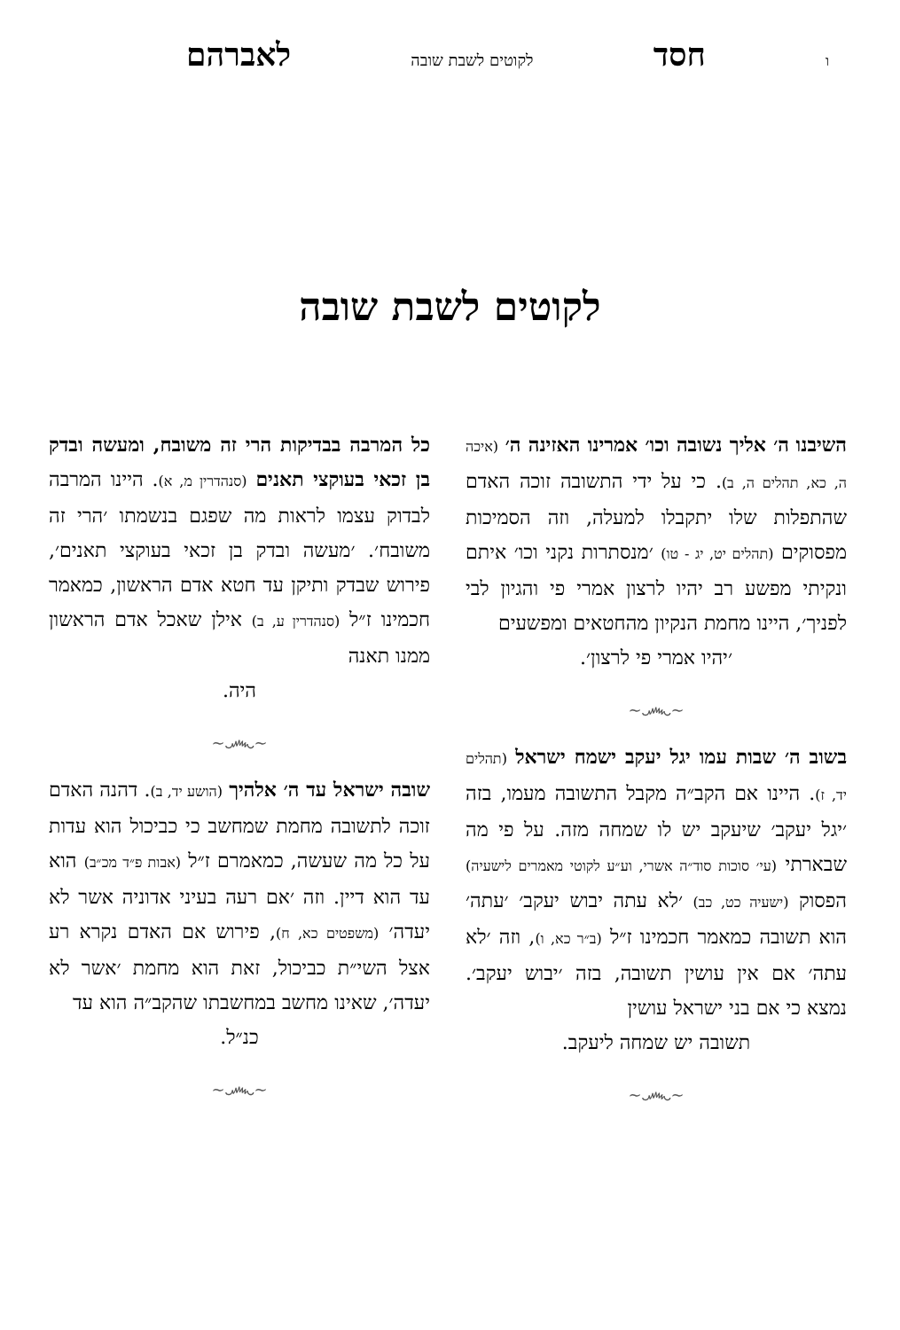ו חסד לקוטים לשבת שובה לאברהם
לקוטים לשבת שובה
השיבנו ה׳ אליך נשובה וכו׳ אמרינו האזינה ה׳ (איכה ה, כא, תהלים ה, ב). כי על ידי התשובה זוכה האדם שהתפלות שלו יתקבלו למעלה, וזה הסמיכות מפסוקים (תהלים יט, יג - טו) ׳מנסתרות נקני וכו׳ איתם ונקיתי מפשע רב יהיו לרצון אמרי פי והגיון לבי לפניך׳, היינו מחמת הנקיון מהחטאים ומפשעים
׳יהיו אמרי פי לרצון׳.
~෴~
בשוב ה׳ שבות עמו יגל יעקב ישמח ישראל (תהלים יד, ז). היינו אם הקב״ה מקבל התשובה מעמו, בזה ׳יגל יעקב׳ שיעקב יש לו שמחה מזה. על פי מה שבארתי (עי׳ סוכות סוד״ה אשרי, וע״ע לקוטי מאמרים לישעיה) הפסוק (ישעיה כט, כב) ׳לא עתה יבוש יעקב׳ ׳עתה׳ הוא תשובה כמאמר חכמינו ז״ל (ב״ר כא, ו), וזה ׳לא עתה׳ אם אין עושין תשובה, בזה ׳יבוש יעקב׳. נמצא כי אם בני ישראל עושין
תשובה יש שמחה ליעקב.
~෴~
כל המרבה בבדיקות הרי זה משובח, ומעשה ובדק בן זכאי בעוקצי תאנים (סנהדרין מ, א). היינו המרבה לבדוק עצמו לראות מה שפגם בנשמתו ׳הרי זה משובח׳. ׳מעשה ובדק בן זכאי בעוקצי תאנים׳, פירוש שבדק ותיקן עד חטא אדם הראשון, כמאמר חכמינו ז״ל (סנהדרין ע, ב) אילן שאכל אדם הראשון ממנו תאנה
היה.
~෴~
שובה ישראל עד ה׳ אלהיך (הושע יד, ב). דהנה האדם זוכה לתשובה מחמת שמחשב כי כביכול הוא עדות על כל מה שעשה, כמאמרם ז״ל (אבות פ״ד מכ״ב) הוא עד הוא דיין. וזה ׳אם רעה בעיני אדוניה אשר לא יעדה׳ (משפטים כא, ח), פירוש אם האדם נקרא רע אצל השי״ת כביכול, זאת הוא מחמת ׳אשר לא יעדה׳, שאינו מחשב במחשבתו שהקב״ה הוא עד
כנ״ל.
~෴~